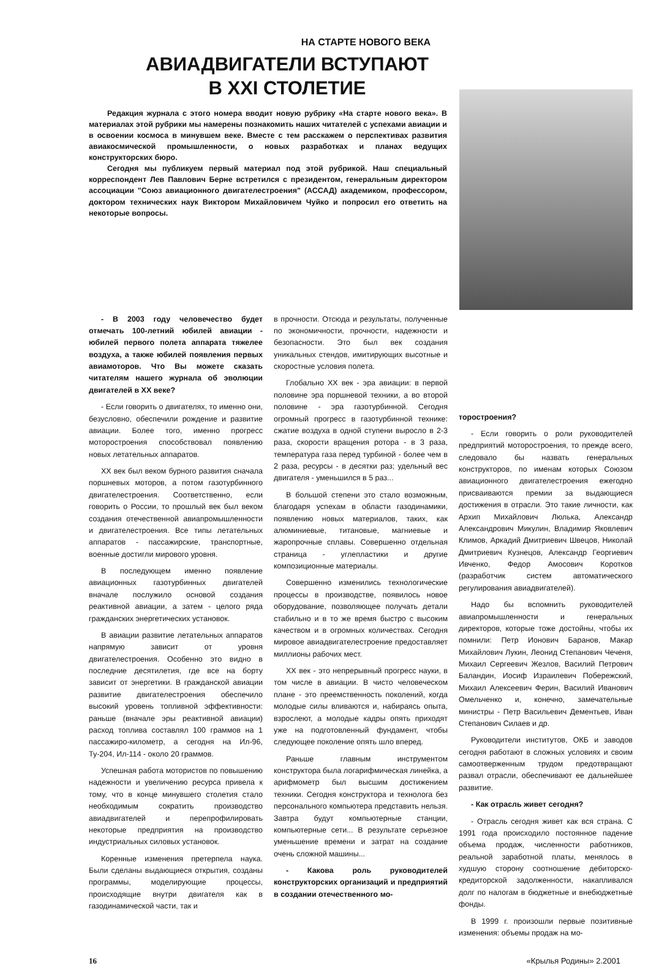НА СТАРТЕ НОВОГО ВЕКА
АВИАДВИГАТЕЛИ ВСТУПАЮТ
В XXI СТОЛЕТИЕ
Редакция журнала с этого номера вводит новую рубрику «На старте нового века». В материалах этой рубрики мы намерены познакомить наших читателей с успехами авиации и в освоении космоса в минувшем веке. Вместе с тем расскажем о перспективах развития авиакосмической промышленности, о новых разработках и планах ведущих конструкторских бюро.
Сегодня мы публикуем первый материал под этой рубрикой. Наш специальный корреспондент Лев Павлович Берне встретился с президентом, генеральным директором ассоциации "Союз авиационного двигателестроения" (АССАД) академиком, профессором, доктором технических наук Виктором Михайловичем Чуйко и попросил его ответить на некоторые вопросы.
- В 2003 году человечество будет отмечать 100-летний юбилей авиации - юбилей первого полета аппарата тяжелее воздуха, а также юбилей появления первых авиамоторов. Что Вы можете сказать читателям нашего журнала об эволюции двигателей в XX веке?
- Если говорить о двигателях, то именно они, безусловно, обеспечили рождение и развитие авиации. Более того, именно прогресс моторостроения способствовал появлению новых летательных аппаратов.
XX век был веком бурного развития сначала поршневых моторов, а потом газотурбинного двигателестроения. Соответственно, если говорить о России, то прошлый век был веком создания отечественной авиапромышленности и двигателестроения. Все типы летательных аппаратов - пассажирские, транспортные, военные достигли мирового уровня.
В последующем именно появление авиационных газотурбинных двигателей вначале послужило основой создания реактивной авиации, а затем - целого ряда гражданских энергетических установок.
В авиации развитие летательных аппаратов напрямую зависит от уровня двигателестроения. Особенно это видно в последние десятилетия, где все на борту зависит от энергетики. В гражданской авиации развитие двигателестроения обеспечило высокий уровень топливной эффективности: раньше (вначале эры реактивной авиации) расход топлива составлял 100 граммов на 1 пассажиро-километр, а сегодня на Ил-96, Ту-204, Ил-114 - около 20 граммов.
Успешная работа мотористов по повышению надежности и увеличению ресурса привела к тому, что в конце минувшего столетия стало необходимым сократить производство авиадвигателей и перепрофилировать некоторые предприятия на производство индустриальных силовых установок.
Коренные изменения претерпела наука. Были сделаны выдающиеся открытия, созданы программы, моделирующие процессы, происходящие внутри двигателя как в газодинамической части, так и
в прочности. Отсюда и результаты, полученные по экономичности, прочности, надежности и безопасности. Это был век создания уникальных стендов, имитирующих высотные и скоростные условия полета.
Глобально XX век - эра авиации: в первой половине эра поршневой техники, а во второй половине - эра газотурбинной. Сегодня огромный прогресс в газотурбинной технике: сжатие воздуха в одной ступени выросло в 2-3 раза, скорости вращения ротора - в 3 раза, температура газа перед турбиной - более чем в 2 раза, ресурсы - в десятки раз; удельный вес двигателя - уменьшился в 5 раз...
В большой степени это стало возможным, благодаря успехам в области газодинамики, появлению новых материалов, таких, как алюминиевые, титановые, магниевые и жаропрочные сплавы. Совершенно отдельная страница - углепластики и другие композиционные материалы.
Совершенно изменились технологические процессы в производстве, появилось новое оборудование, позволяющее получать детали стабильно и в то же время быстро с высоким качеством и в огромных количествах. Сегодня мировое авиадвигателестроение предоставляет миллионы рабочих мест.
XX век - это непрерывный прогресс науки, в том числе в авиации. В чисто человеческом плане - это преемственность поколений, когда молодые силы вливаются и, набираясь опыта, взрослеют, а молодые кадры опять приходят уже на подготовленный фундамент, чтобы следующее поколение опять шло вперед.
Раньше главным инструментом конструктора была логарифмическая линейка, а арифмометр был высшим достижением техники. Сегодня конструктора и технолога без персонального компьютера представить нельзя. Завтра будут компьютерные станции, компьютерные сети... В результате серьезное уменьшение времени и затрат на создание очень сложной машины...
- Какова роль руководителей конструкторских организаций и предприятий в создании отечественного мо-
торостроения?
- Если говорить о роли руководителей предприятий моторостроения, то прежде всего, следовало бы назвать генеральных конструкторов, по именам которых Союзом авиационного двигателестроения ежегодно присваиваются премии за выдающиеся достижения в отрасли. Это такие личности, как Архип Михайлович Люлька, Александр Александрович Микулин, Владимир Яковлевич Климов, Аркадий Дмитриевич Швецов, Николай Дмитриевич Кузнецов, Александр Георгиевич Ивченко, Федор Амосович Коротков (разработчик систем автоматического регулирования авиадвигателей).
Надо бы вспомнить руководителей авиапромышленности и генеральных директоров, которые тоже достойны, чтобы их помнили: Петр Ионович Баранов, Макар Михайлович Лукин, Леонид Степанович Чеченя, Михаил Сергеевич Жезлов, Василий Петрович Баландин, Иосиф Израилевич Побережский, Михаил Алексеевич Ферин, Василий Иванович Омельченко и, конечно, замечательные министры - Петр Васильевич Дементьев, Иван Степанович Силаев и др.
Руководители институтов, ОКБ и заводов сегодня работают в сложных условиях и своим самоотверженным трудом предотвращают развал отрасли, обеспечивают ее дальнейшее развитие.
- Как отрасль живет сегодня?
- Отрасль сегодня живет как вся страна. С 1991 года происходило постоянное падение объема продаж, численности работников, реальной заработной платы, менялось в худшую сторону соотношение дебиторско-кредиторской задолженности, накапливался долг по налогам в бюджетные и внебюджетные фонды.
В 1999 г. произошли первые позитивные изменения: объемы продаж на мо-
16 «Крылья Родины» 2.2001